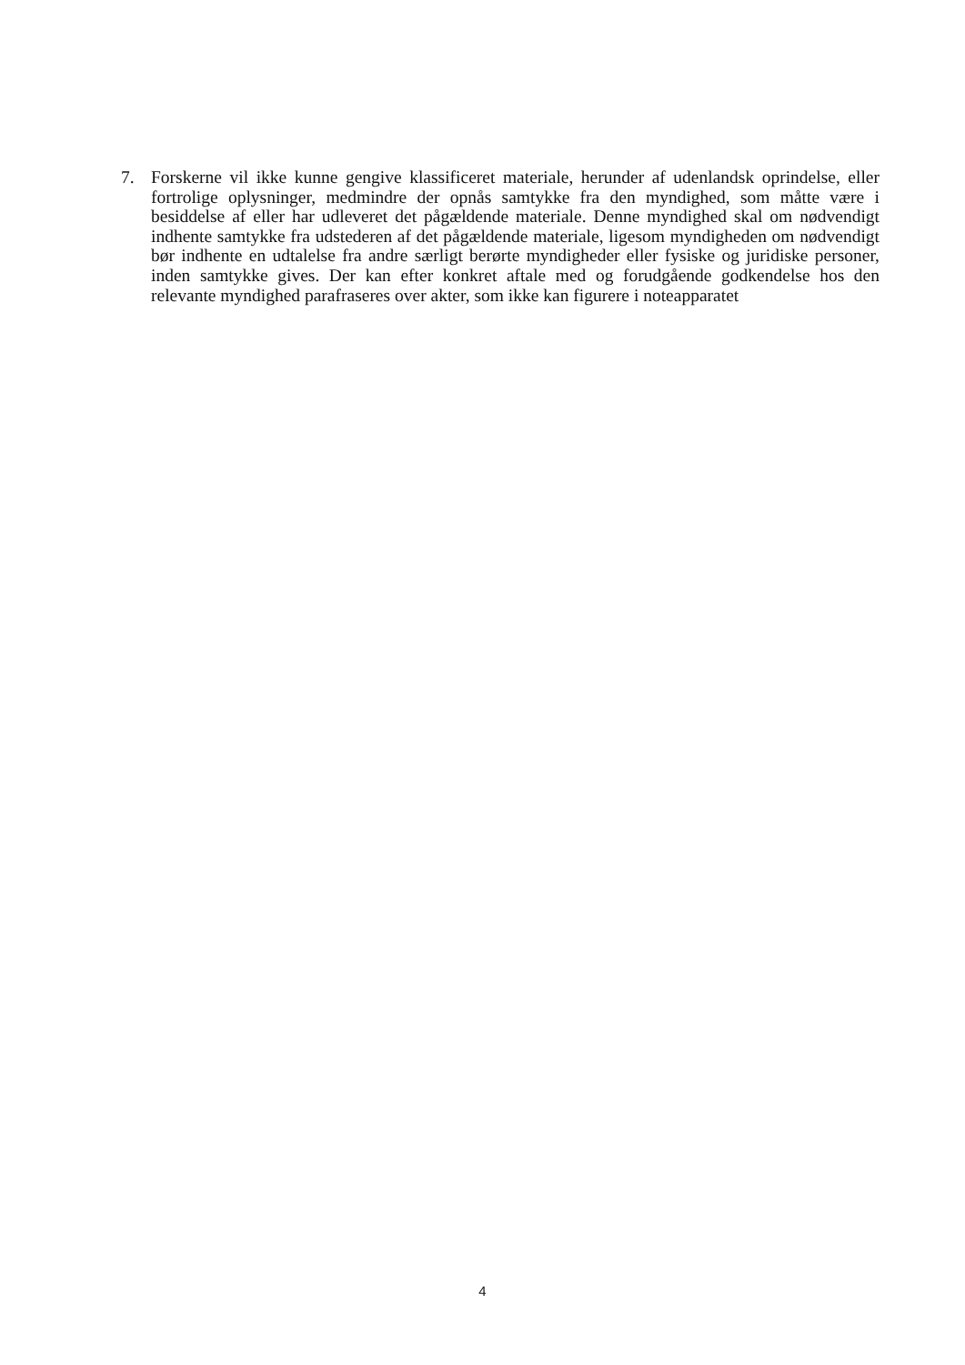7. Forskerne vil ikke kunne gengive klassificeret materiale, herunder af udenlandsk oprindelse, eller fortrolige oplysninger, medmindre der opnås samtykke fra den myndighed, som måtte være i besiddelse af eller har udleveret det pågældende materiale. Denne myndighed skal om nødvendigt indhente samtykke fra udstederen af det pågældende materiale, ligesom myndigheden om nødvendigt bør indhente en udtalelse fra andre særligt berørte myndigheder eller fysiske og juridiske personer, inden samtykke gives. Der kan efter konkret aftale med og forudgående godkendelse hos den relevante myndighed parafraseres over akter, som ikke kan figurere i noteapparatet
4